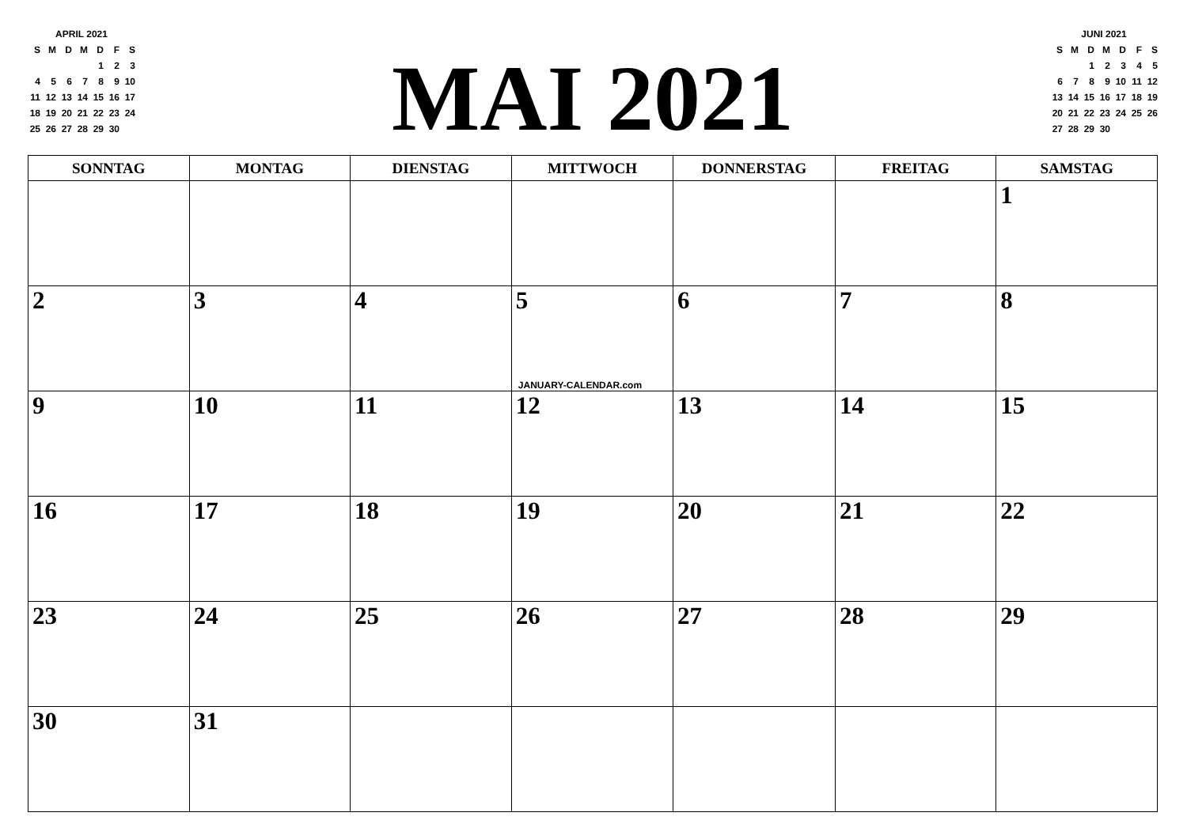APRIL 2021
| S | M | D | M | D | F | S |
| | | | | 1 | 2 | 3 |
| 4 | 5 | 6 | 7 | 8 | 9 | 10 |
| 11 | 12 | 13 | 14 | 15 | 16 | 17 |
| 18 | 19 | 20 | 21 | 22 | 23 | 24 |
| 25 | 26 | 27 | 28 | 29 | 30 | |
MAI 2021
JUNI 2021
| S | M | D | M | D | F | S |
| | | 1 | 2 | 3 | 4 | 5 |
| 6 | 7 | 8 | 9 | 10 | 11 | 12 |
| 13 | 14 | 15 | 16 | 17 | 18 | 19 |
| 20 | 21 | 22 | 23 | 24 | 25 | 26 |
| 27 | 28 | 29 | 30 | | | |
| SONNTAG | MONTAG | DIENSTAG | MITTWOCH | DONNERSTAG | FREITAG | SAMSTAG |
| --- | --- | --- | --- | --- | --- | --- |
| | | | | | | 1 |
| 2 | 3 | 4 | 5 JANUARY-CALENDAR.com | 6 | 7 | 8 |
| 9 | 10 | 11 | 12 | 13 | 14 | 15 |
| 16 | 17 | 18 | 19 | 20 | 21 | 22 |
| 23 | 24 | 25 | 26 | 27 | 28 | 29 |
| 30 | 31 | | | | | |